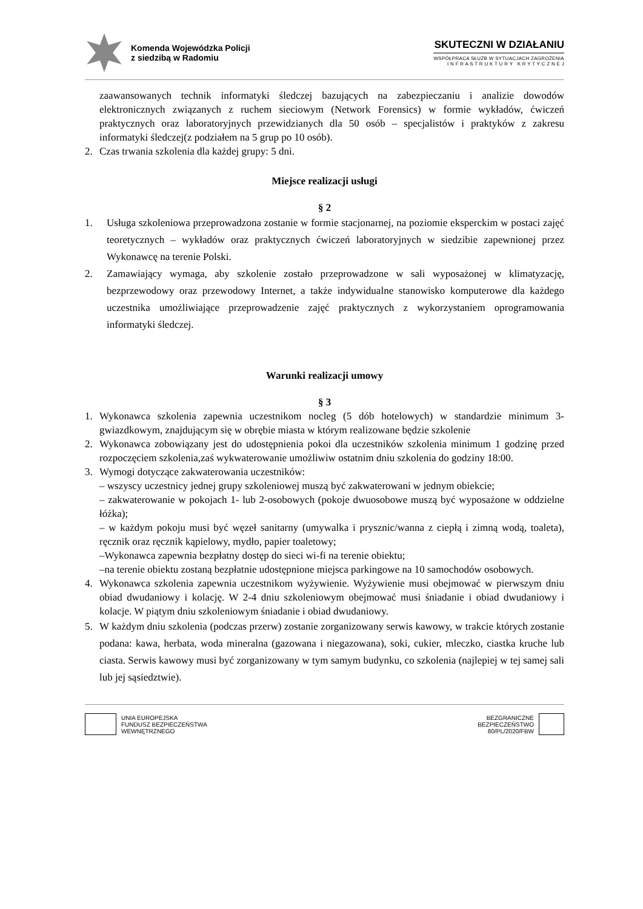Komenda Wojewódzka Policji
z siedzibą w Radomiu
SKUTECZNI W DZIAŁANIU
WSPÓŁPRACA SŁUŻB W SYTUACJACH ZAGROŻENIA
I N F R A S T R U K T U R Y K R Y T Y C Z N E J
zaawansowanych technik informatyki śledczej bazujących na zabezpieczaniu i analizie dowodów elektronicznych związanych z ruchem sieciowym (Network Forensics) w formie wykładów, ćwiczeń praktycznych oraz laboratoryjnych przewidzianych dla 50 osób – specjalistów i praktyków z zakresu informatyki śledczej(z podziałem na 5 grup po 10 osób).
2. Czas trwania szkolenia dla każdej grupy: 5 dni.
Miejsce realizacji usługi
§ 2
1. Usługa szkoleniowa przeprowadzona zostanie w formie stacjonarnej, na poziomie eksperckim w postaci zajęć teoretycznych – wykładów oraz praktycznych ćwiczeń laboratoryjnych w siedzibie zapewnionej przez Wykonawcę na terenie Polski.
2. Zamawiający wymaga, aby szkolenie zostało przeprowadzone w sali wyposażonej w klimatyzację, bezprzewodowy oraz przewodowy Internet, a także indywidualne stanowisko komputerowe dla każdego uczestnika umożliwiające przeprowadzenie zajęć praktycznych z wykorzystaniem oprogramowania informatyki śledczej.
Warunki realizacji umowy
§ 3
1. Wykonawca szkolenia zapewnia uczestnikom nocleg (5 dób hotelowych) w standardzie minimum 3-gwiazdkowym, znajdującym się w obrębie miasta w którym realizowane będzie szkolenie
2. Wykonawca zobowiązany jest do udostępnienia pokoi dla uczestników szkolenia minimum 1 godzinę przed rozpoczęciem szkolenia,zaś wykwaterowanie umożliwiw ostatnim dniu szkolenia do godziny 18:00.
3. Wymogi dotyczące zakwaterowania uczestników:
– wszyscy uczestnicy jednej grupy szkoleniowej muszą być zakwaterowani w jednym obiekcie;
– zakwaterowanie w pokojach 1- lub 2-osobowych (pokoje dwuosobowe muszą być wyposażone w oddzielne łóżka);
– w każdym pokoju musi być węzeł sanitarny (umywalka i prysznic/wanna z ciepłą i zimną wodą, toaleta), ręcznik oraz ręcznik kąpielowy, mydło, papier toaletowy;
–Wykonawca zapewnia bezpłatny dostęp do sieci wi-fi na terenie obiektu;
–na terenie obiektu zostaną bezpłatnie udostępnione miejsca parkingowe na 10 samochodów osobowych.
4. Wykonawca szkolenia zapewnia uczestnikom wyżywienie. Wyżywienie musi obejmować w pierwszym dniu obiad dwudaniowy i kolację. W 2-4 dniu szkoleniowym obejmować musi śniadanie i obiad dwudaniowy i kolacje. W piątym dniu szkoleniowym śniadanie i obiad dwudaniowy.
5. W każdym dniu szkolenia (podczas przerw) zostanie zorganizowany serwis kawowy, w trakcie których zostanie podana: kawa, herbata, woda mineralna (gazowana i niegazowana), soki, cukier, mleczko, ciastka kruche lub ciasta. Serwis kawowy musi być zorganizowany w tym samym budynku, co szkolenia (najlepiej w tej samej sali lub jej sąsiedztwie).
UNIA EUROPEJSKA
FUNDUSZ BEZPIECZEŃSTWA
WEWNĘTRZNEGO
BEZGRANICZNE
BEZPIECZEŃSTWO
80/PL/2020/FBW